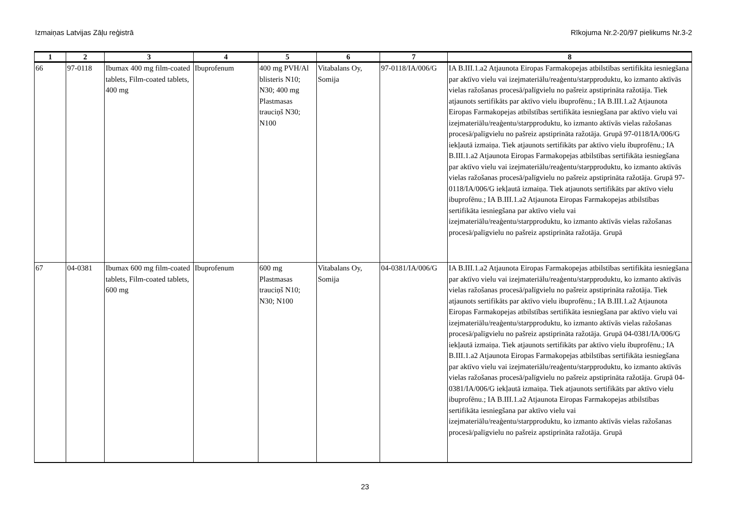Izmaiņas Latvijas Zāļu reģistrā Rīkojuma Nr.2-20/97 pielikums Nr.3-2
| 1 | 2 | 3 | 4 | 5 | 6 | 7 | 8 |
| --- | --- | --- | --- | --- | --- | --- | --- |
| 66 | 97-0118 | Ibumax 400 mg film-coated tablets, Film-coated tablets, 400 mg | Ibuprofenum | 400 mg PVH/Al blisteris N10; N30; 400 mg Plastmasas trauciņš N30; N100 | Vitabalans Oy, Somija | 97-0118/IA/006/G | IA B.III.1.a2 Atjaunota Eiropas Farmakopejas atbilstības sertifikāta iesniegšana par aktīvo vielu vai izejmateriālu/reaģentu/starpproduktu, ko izmanto aktīvās vielas ražošanas procesā/palīgvielu no pašreiz apstiprināta ražotāja. Tiek atjaunots sertifikāts par aktīvo vielu ibuprofēnu.; IA B.III.1.a2 Atjaunota Eiropas Farmakopejas atbilstības sertifikāta iesniegšana par aktīvo vielu vai izejmateriālu/reaģentu/starpproduktu, ko izmanto aktīvās vielas ražošanas procesā/palīgvielu no pašreiz apstiprināta ražotāja. Grupā 97-0118/IA/006/G iekļautā izmaiņa. Tiek atjaunots sertifikāts par aktīvo vielu ibuprofēnu.; IA B.III.1.a2 Atjaunota Eiropas Farmakopejas atbilstības sertifikāta iesniegšana par aktīvo vielu vai izejmateriālu/reaģentu/starpproduktu, ko izmanto aktīvās vielas ražošanas procesā/palīgvielu no pašreiz apstiprināta ražotāja. Grupā 97-0118/IA/006/G iekļautā izmaiņa. Tiek atjaunots sertifikāts par aktīvo vielu ibuprofēnu.; IA B.III.1.a2 Atjaunota Eiropas Farmakopejas atbilstības sertifikāta iesniegšana par aktīvo vielu vai izejmateriālu/reaģentu/starpproduktu, ko izmanto aktīvās vielas ražošanas procesā/palīgvielu no pašreiz apstiprināta ražotāja. Grupā |
| 67 | 04-0381 | Ibumax 600 mg film-coated tablets, Film-coated tablets, 600 mg | Ibuprofenum | 600 mg Plastmasas trauciņš N10; N30; N100 | Vitabalans Oy, Somija | 04-0381/IA/006/G | IA B.III.1.a2 Atjaunota Eiropas Farmakopejas atbilstības sertifikāta iesniegšana par aktīvo vielu vai izejmateriālu/reaģentu/starpproduktu, ko izmanto aktīvās vielas ražošanas procesā/palīgvielu no pašreiz apstiprināta ražotāja. Tiek atjaunots sertifikāts par aktīvo vielu ibuprofēnu.; IA B.III.1.a2 Atjaunota Eiropas Farmakopejas atbilstības sertifikāta iesniegšana par aktīvo vielu vai izejmateriālu/reaģentu/starpproduktu, ko izmanto aktīvās vielas ražošanas procesā/palīgvielu no pašreiz apstiprināta ražotāja. Grupā 04-0381/IA/006/G iekļautā izmaiņa. Tiek atjaunots sertifikāts par aktīvo vielu ibuprofēnu.; IA B.III.1.a2 Atjaunota Eiropas Farmakopejas atbilstības sertifikāta iesniegšana par aktīvo vielu vai izejmateriālu/reaģentu/starpproduktu, ko izmanto aktīvās vielas ražošanas procesā/palīgvielu no pašreiz apstiprināta ražotāja. Grupā 04-0381/IA/006/G iekļautā izmaiņa. Tiek atjaunots sertifikāts par aktīvo vielu ibuprofēnu.; IA B.III.1.a2 Atjaunota Eiropas Farmakopejas atbilstības sertifikāta iesniegšana par aktīvo vielu vai izejmateriālu/reaģentu/starpproduktu, ko izmanto aktīvās vielas ražošanas procesā/palīgvielu no pašreiz apstiprināta ražotāja. Grupā |
23